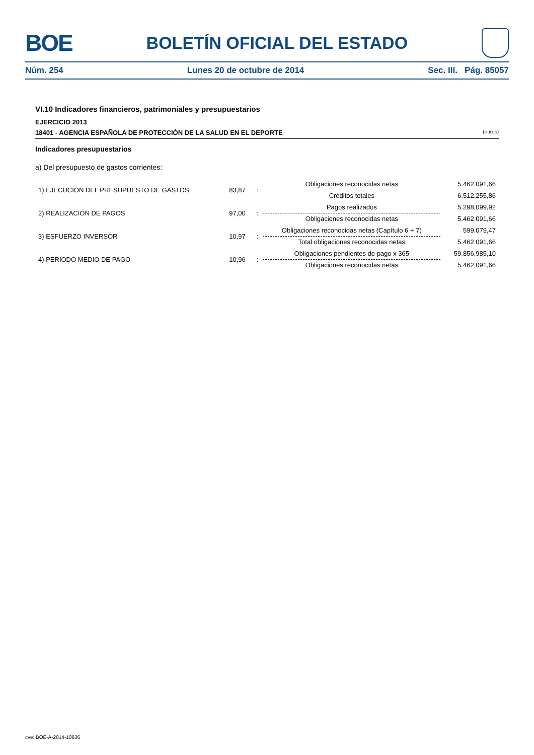BOE
BOLETÍN OFICIAL DEL ESTADO
Núm. 254 Lunes 20 de octubre de 2014 Sec. III. Pág. 85057
VI.10 Indicadores financieros, patrimoniales y presupuestarios
EJERCICIO 2013
18401 - AGENCIA ESPAÑOLA DE PROTECCIÓN DE LA SALUD EN EL DEPORTE (euros)
Indicadores presupuestarios
a) Del presupuesto de gastos corrientes:
| 1) EJECUCIÓN DEL PRESUPUESTO DE GASTOS | 83,87 | : | Obligaciones reconocidas netas | 5.462.091,66 |
| | | | Créditos totales | 6.512.255,86 |
| 2) REALIZACIÓN DE PAGOS | 97,00 | : | Pagos realizados | 5.298.099,92 |
| | | | Obligaciones reconocidas netas | 5.462.091,66 |
| 3) ESFUERZO INVERSOR | 10,97 | : | Obligaciones reconocidas netas (Capítulo 6 + 7) | 599.079,47 |
| | | | Total obligaciones reconocidas netas | 5.462.091,66 |
| 4) PERIODO MEDIO DE PAGO | 10,96 | : | Obligaciones pendientes de pago x 365 | 59.856.985,10 |
| | | | Obligaciones reconocidas netas | 5.462.091,66 |
cve: BOE-A-2014-10636